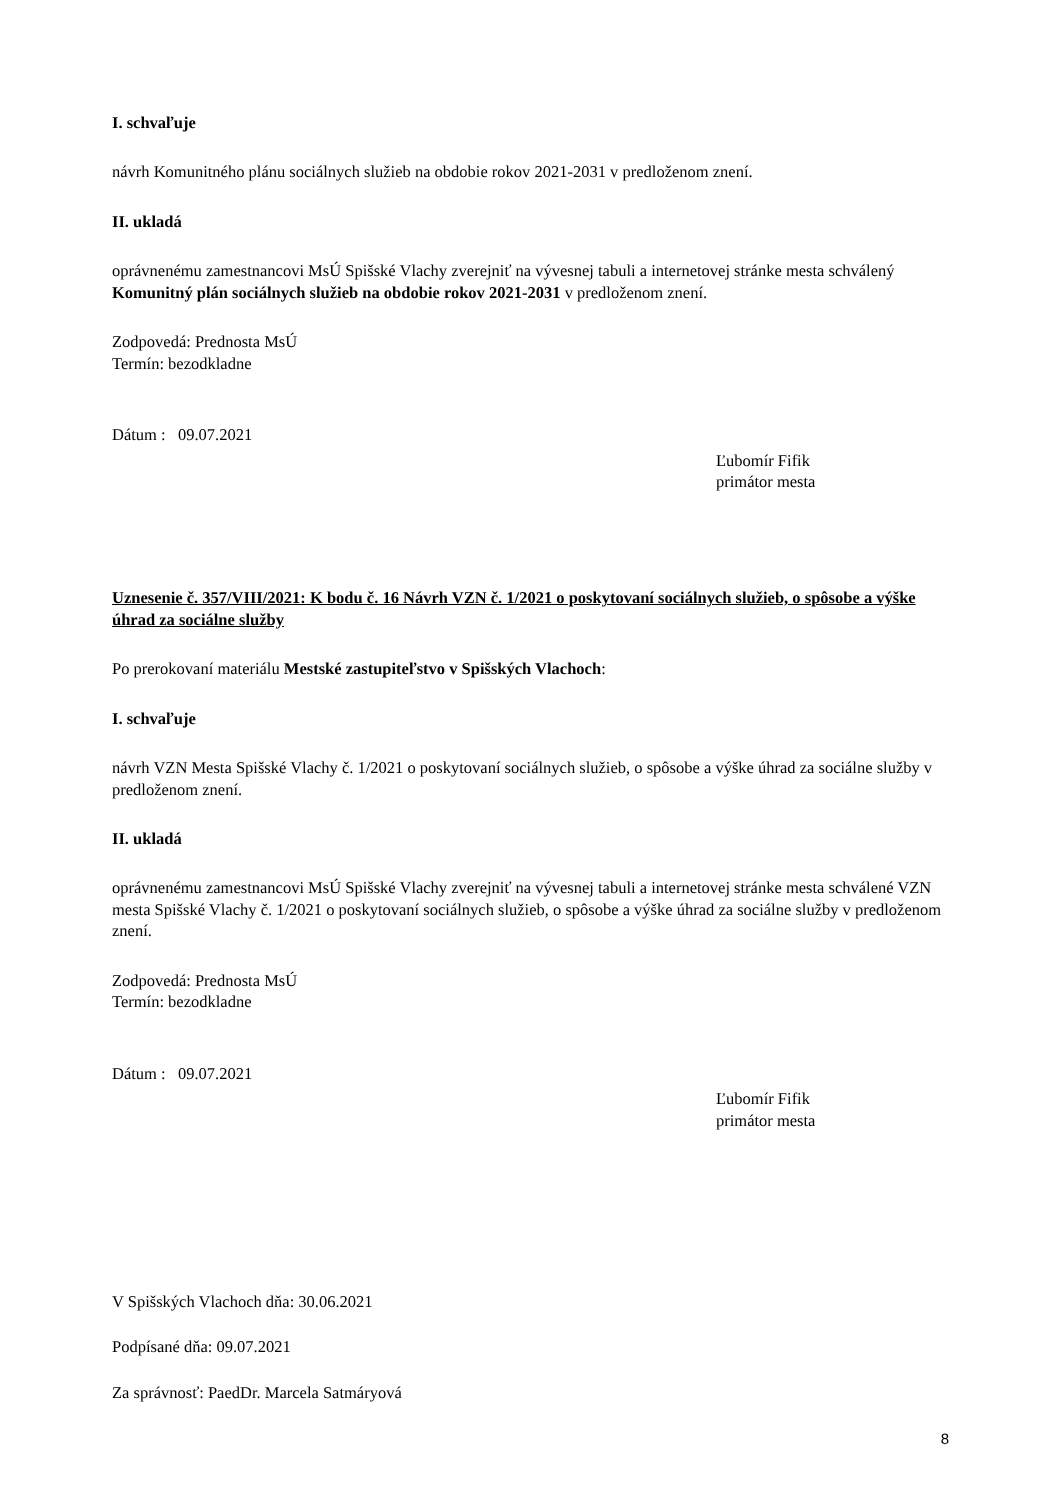I. schvaľuje
návrh Komunitného plánu sociálnych služieb na obdobie rokov 2021-2031 v predloženom znení.
II. ukladá
oprávnenému zamestnancovi MsÚ Spišské Vlachy zverejniť na vývesnej tabuli a internetovej stránke mesta schválený Komunitný plán sociálnych služieb na obdobie rokov 2021-2031 v predloženom znení.
Zodpovedá: Prednosta MsÚ
Termín: bezodkladne
Dátum : 09.07.2021
Ľubomír Fifik
primátor mesta
Uznesenie č. 357/VIII/2021: K bodu č. 16 Návrh VZN č. 1/2021 o poskytovaní sociálnych služieb, o spôsobe a výške úhrad za sociálne služby
Po prerokovaní materiálu Mestské zastupiteľstvo v Spišských Vlachoch:
I. schvaľuje
návrh VZN Mesta Spišské Vlachy č. 1/2021 o poskytovaní sociálnych služieb, o spôsobe a výške úhrad za sociálne služby v predloženom znení.
II. ukladá
oprávnenému zamestnancovi MsÚ Spišské Vlachy zverejniť na vývesnej tabuli a internetovej stránke mesta schválené VZN mesta Spišské Vlachy č. 1/2021 o poskytovaní sociálnych služieb, o spôsobe a výške úhrad za sociálne služby v predloženom znení.
Zodpovedá: Prednosta MsÚ
Termín: bezodkladne
Dátum : 09.07.2021
Ľubomír Fifik
primátor mesta
V Spišských Vlachoch dňa: 30.06.2021
Podpísané dňa: 09.07.2021
Za správnosť: PaedDr. Marcela Satmáryová
8